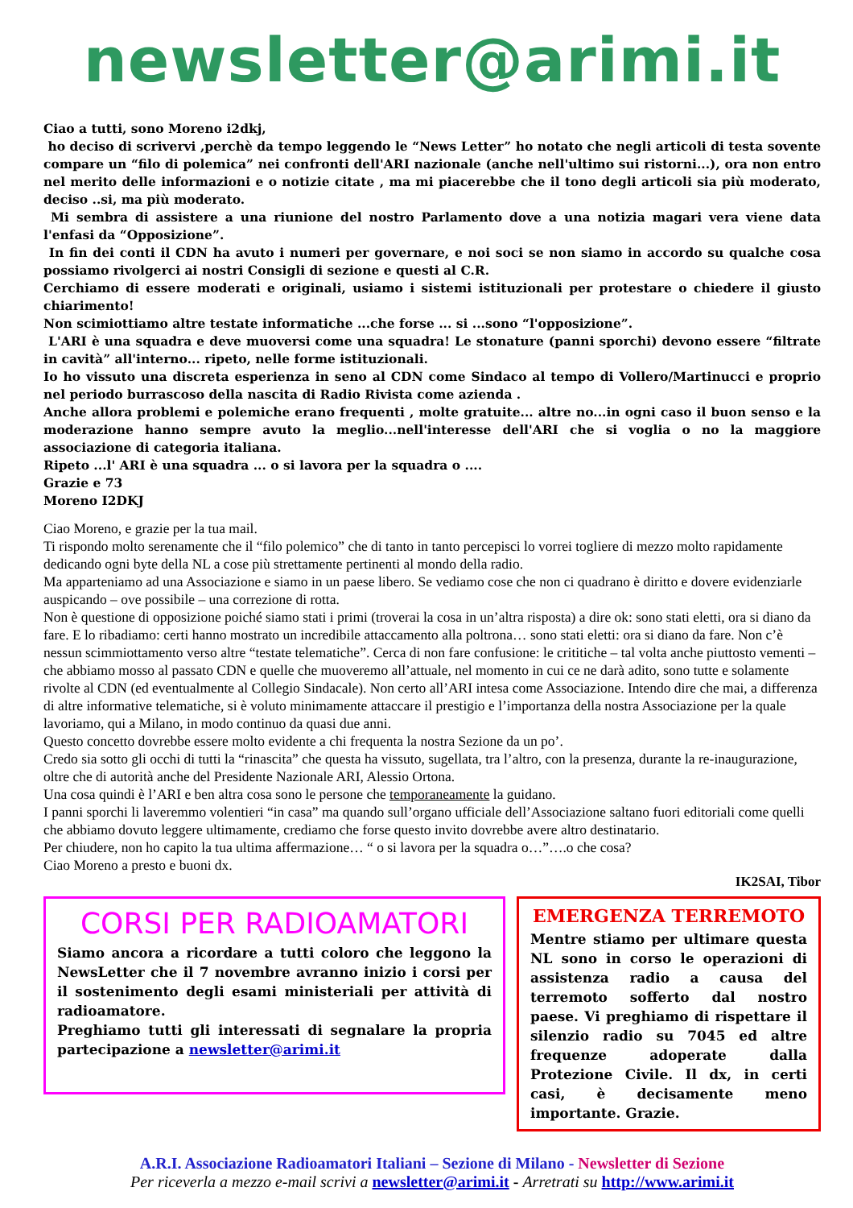newsletter@arimi.it
Ciao a tutti, sono Moreno i2dkj,
ho deciso di scrivervi ,perchè da tempo leggendo le “News Letter” ho notato che negli articoli di testa sovente compare un “filo di polemica” nei confronti dell'ARI nazionale (anche nell'ultimo sui ristorni...), ora non entro nel merito delle informazioni e o notizie citate , ma mi piacerebbe che il tono degli articoli sia più moderato, deciso ..si, ma più moderato.
Mi sembra di assistere a una riunione del nostro Parlamento dove a una notizia magari vera viene data l'enfasi da “Opposizione”.
In fin dei conti il CDN ha avuto i numeri per governare, e noi soci se non siamo in accordo su qualche cosa possiamo rivolgerci ai nostri Consigli di sezione e questi al C.R.
Cerchiamo di essere moderati e originali, usiamo i sistemi istituzionali per protestare o chiedere il giusto chiarimento!
Non scimiottiamo altre testate informatiche ...che forse ... si ...sono “l'opposizione”.
L'ARI è una squadra e deve muoversi come una squadra! Le stonature (panni sporchi) devono essere “filtrate in cavità” all'interno... ripeto, nelle forme istituzionali.
Io ho vissuto una discreta esperienza in seno al CDN come Sindaco al tempo di Vollero/Martinucci e proprio nel periodo burrascoso della nascita di Radio Rivista come azienda .
Anche allora problemi e polemiche erano frequenti , molte gratuite... altre no...in ogni caso il buon senso e la moderazione hanno sempre avuto la meglio...nell'interesse dell'ARI che si voglia o no la maggiore associazione di categoria italiana.
Ripeto ...l' ARI è una squadra ... o si lavora per la squadra o ....
Grazie e 73
Moreno I2DKJ
Ciao Moreno, e grazie per la tua mail.
Ti rispondo molto serenamente che il “filo polemico” che di tanto in tanto percepisci lo vorrei togliere di mezzo molto rapidamente dedicando ogni byte della NL a cose più strettamente pertinenti al mondo della radio.
Ma apparteniamo ad una Associazione e siamo in un paese libero. Se vediamo cose che non ci quadrano è diritto e dovere evidenziarle auspicando – ove possibile – una correzione di rotta.
Non è questione di opposizione poiché siamo stati i primi (troverai la cosa in un’altra risposta) a dire ok: sono stati eletti, ora si diano da fare. E lo ribadiamo: certi hanno mostrato un incredibile attaccamento alla poltrona… sono stati eletti: ora si diano da fare. Non c’è nessun scimmiottamento verso altre “testate telematiche”. Cerca di non fare confusione: le crititiche – tal volta anche piuttosto vementi – che abbiamo mosso al passato CDN e quelle che muoveremo all’attuale, nel momento in cui ce ne darà adito, sono tutte e solamente rivolte al CDN (ed eventualmente al Collegio Sindacale). Non certo all’ARI intesa come Associazione. Intendo dire che mai, a differenza di altre informative telematiche, si è voluto minimamente attaccare il prestigio e l’importanza della nostra Associazione per la quale lavoriamo, qui a Milano, in modo continuo da quasi due anni.
Questo concetto dovrebbe essere molto evidente a chi frequenta la nostra Sezione da un po’.
Credo sia sotto gli occhi di tutti la “rinascita” che questa ha vissuto, sugellata, tra l’altro, con la presenza, durante la re-inaugurazione, oltre che di autorità anche del Presidente Nazionale ARI, Alessio Ortona.
Una cosa quindi è l’ARI e ben altra cosa sono le persone che temporaneamente la guidano.
I panni sporchi li laveremmo volentieri “in casa” ma quando sull’organo ufficiale dell’Associazione saltano fuori editoriali come quelli che abbiamo dovuto leggere ultimamente, crediamo che forse questo invito dovrebbe avere altro destinatario.
Per chiudere, non ho capito la tua ultima affermazione… “ o si lavora per la squadra o…”….o che cosa?
Ciao Moreno a presto e buoni dx.
IK2SAI, Tibor
CORSI PER RADIOAMATORI
Siamo ancora a ricordare a tutti coloro che leggono la NewsLetter che il 7 novembre avranno inizio i corsi per il sostenimento degli esami ministeriali per attività di radioamatore.
Preghiamo tutti gli interessati di segnalare la propria partecipazione a newsletter@arimi.it
EMERGENZA TERREMOTO
Mentre stiamo per ultimare questa NL sono in corso le operazioni di assistenza radio a causa del terremoto sofferto dal nostro paese. Vi preghiamo di rispettare il silenzio radio su 7045 ed altre frequenze adoperate dalla Protezione Civile. Il dx, in certi casi, è decisamente meno importante. Grazie.
A.R.I. Associazione Radioamatori Italiani – Sezione di Milano - Newsletter di Sezione
Per riceverla a mezzo e-mail scrivi a newsletter@arimi.it - Arretrati su http://www.arimi.it